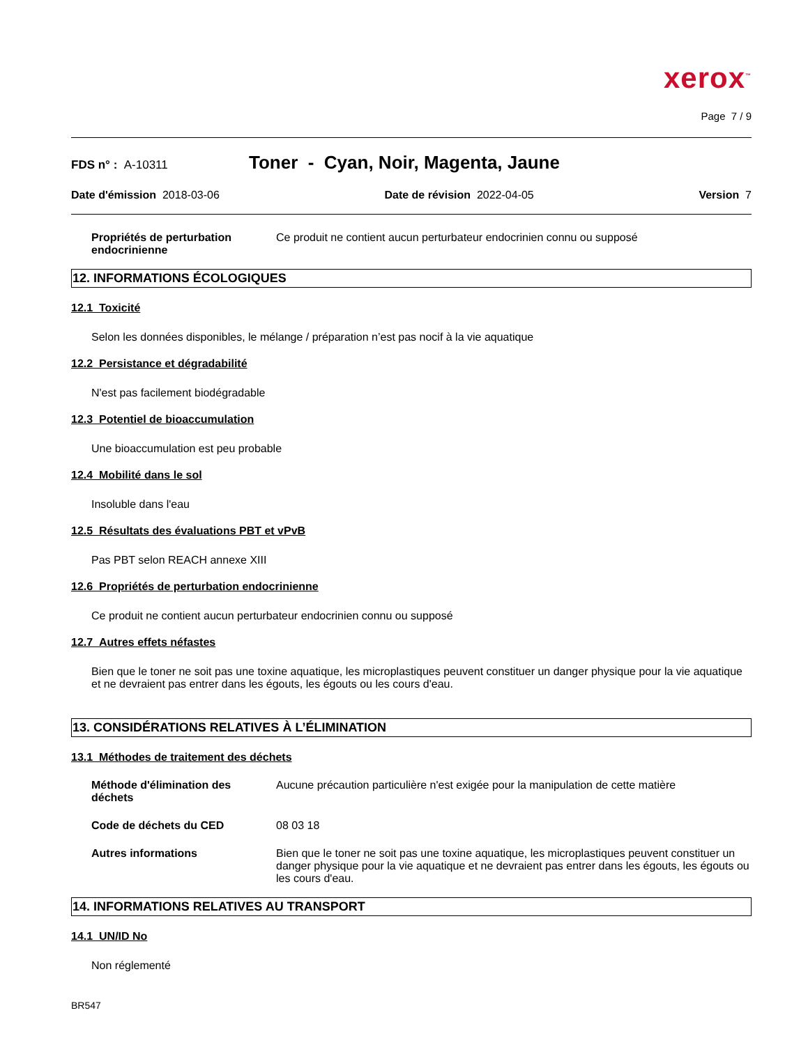xerox<sup>™</sup>
Page 7 / 9
FDS n° : A-10311
Toner - Cyan, Noir, Magenta, Jaune
Date d'émission 2018-03-06 Date de révision 2022-04-05 Version 7
Propriétés de perturbation endocrinienne
Ce produit ne contient aucun perturbateur endocrinien connu ou supposé
12. INFORMATIONS ÉCOLOGIQUES
12.1 Toxicité
Selon les données disponibles, le mélange / préparation n’est pas nocif à la vie aquatique
12.2 Persistance et dégradabilité
N'est pas facilement biodégradable
12.3 Potentiel de bioaccumulation
Une bioaccumulation est peu probable
12.4 Mobilité dans le sol
Insoluble dans l'eau
12.5 Résultats des évaluations PBT et vPvB
Pas PBT selon REACH annexe XIII
12.6 Propriétés de perturbation endocrinienne
Ce produit ne contient aucun perturbateur endocrinien connu ou supposé
12.7 Autres effets néfastes
Bien que le toner ne soit pas une toxine aquatique, les microplastiques peuvent constituer un danger physique pour la vie aquatique et ne devraient pas entrer dans les égouts, les égouts ou les cours d'eau.
13. CONSIDÉRATIONS RELATIVES À L’ÉLIMINATION
13.1 Méthodes de traitement des déchets
Méthode d'élimination des déchets
Aucune précaution particulière n'est exigée pour la manipulation de cette matière
Code de déchets du CED 08 03 18
Autres informations Bien que le toner ne soit pas une toxine aquatique, les microplastiques peuvent constituer un danger physique pour la vie aquatique et ne devraient pas entrer dans les égouts, les égouts ou les cours d'eau.
14. INFORMATIONS RELATIVES AU TRANSPORT
14.1 UN/ID No
Non réglementé
BR547